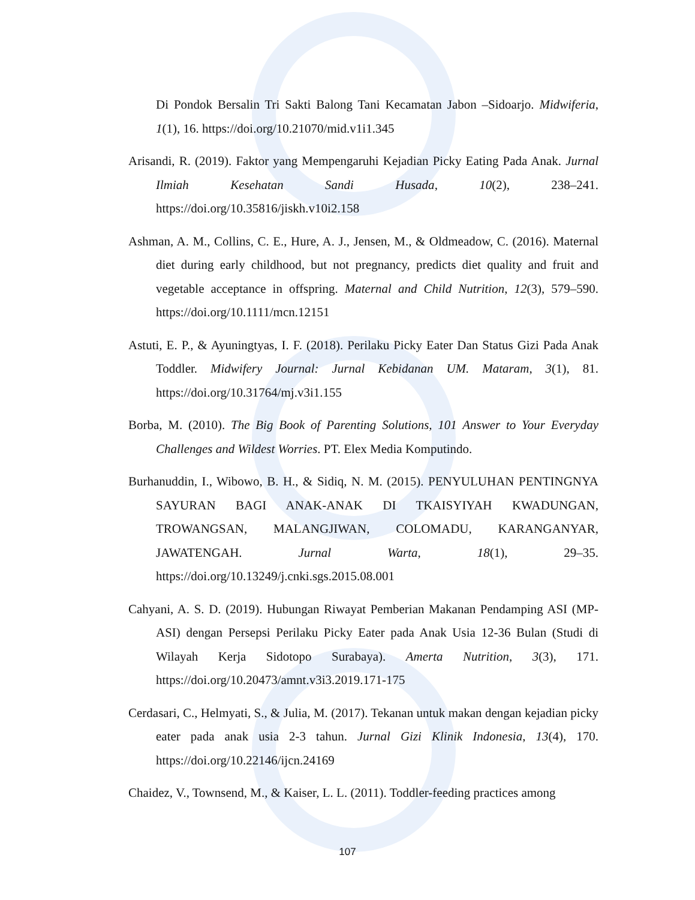Di Pondok Bersalin Tri Sakti Balong Tani Kecamatan Jabon –Sidoarjo. Midwiferia, 1(1), 16. https://doi.org/10.21070/mid.v1i1.345
Arisandi, R. (2019). Faktor yang Mempengaruhi Kejadian Picky Eating Pada Anak. Jurnal Ilmiah Kesehatan Sandi Husada, 10(2), 238–241. https://doi.org/10.35816/jiskh.v10i2.158
Ashman, A. M., Collins, C. E., Hure, A. J., Jensen, M., & Oldmeadow, C. (2016). Maternal diet during early childhood, but not pregnancy, predicts diet quality and fruit and vegetable acceptance in offspring. Maternal and Child Nutrition, 12(3), 579–590. https://doi.org/10.1111/mcn.12151
Astuti, E. P., & Ayuningtyas, I. F. (2018). Perilaku Picky Eater Dan Status Gizi Pada Anak Toddler. Midwifery Journal: Jurnal Kebidanan UM. Mataram, 3(1), 81. https://doi.org/10.31764/mj.v3i1.155
Borba, M. (2010). The Big Book of Parenting Solutions, 101 Answer to Your Everyday Challenges and Wildest Worries. PT. Elex Media Komputindo.
Burhanuddin, I., Wibowo, B. H., & Sidiq, N. M. (2015). PENYULUHAN PENTINGNYA SAYURAN BAGI ANAK-ANAK DI TKAISYIYAH KWADUNGAN, TROWANGSAN, MALANGJIWAN, COLOMADU, KARANGANYAR, JAWATENGAH. Jurnal Warta, 18(1), 29–35. https://doi.org/10.13249/j.cnki.sgs.2015.08.001
Cahyani, A. S. D. (2019). Hubungan Riwayat Pemberian Makanan Pendamping ASI (MP-ASI) dengan Persepsi Perilaku Picky Eater pada Anak Usia 12-36 Bulan (Studi di Wilayah Kerja Sidotopo Surabaya). Amerta Nutrition, 3(3), 171. https://doi.org/10.20473/amnt.v3i3.2019.171-175
Cerdasari, C., Helmyati, S., & Julia, M. (2017). Tekanan untuk makan dengan kejadian picky eater pada anak usia 2-3 tahun. Jurnal Gizi Klinik Indonesia, 13(4), 170. https://doi.org/10.22146/ijcn.24169
Chaidez, V., Townsend, M., & Kaiser, L. L. (2011). Toddler-feeding practices among
107